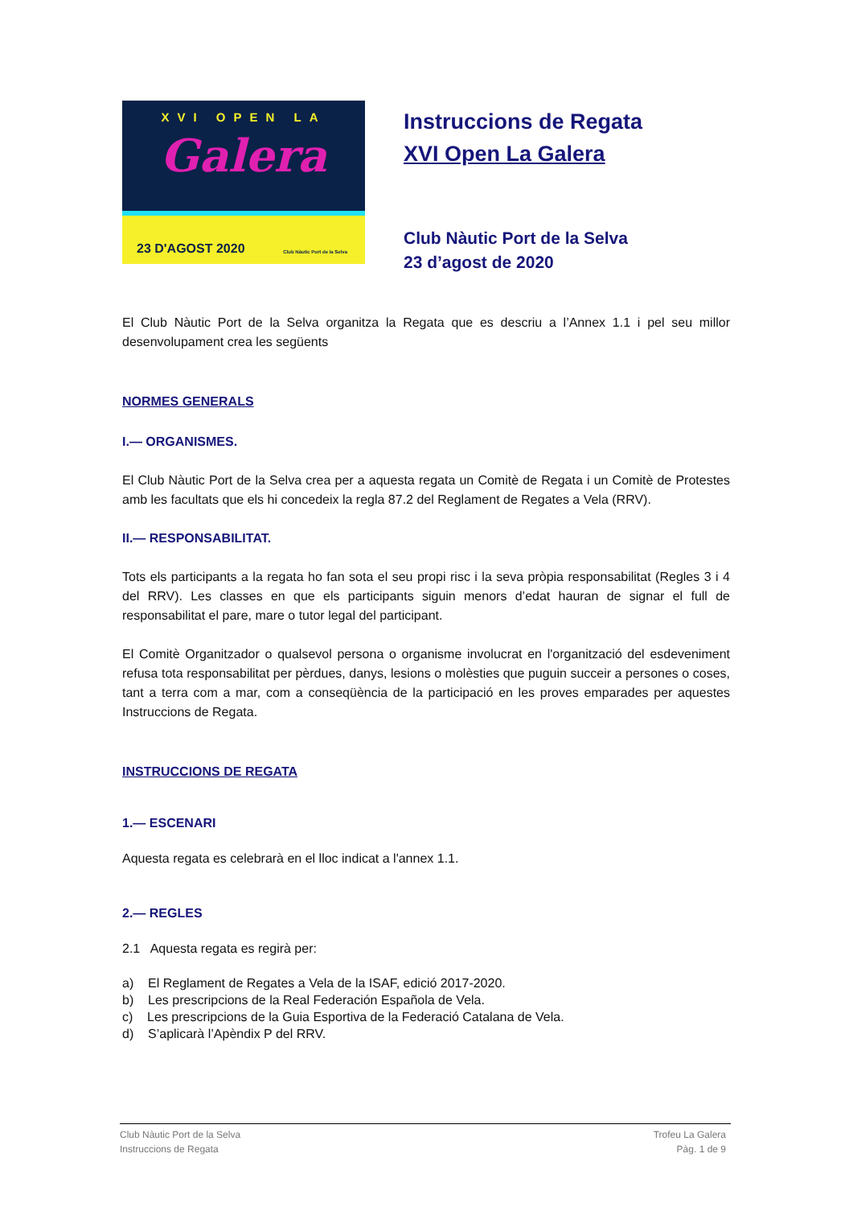XVI OPEN LA
Galera
23 D'AGOST 2020 Club Nàutic Port de la Selva
Instruccions de Regata
XVI Open La Galera
Club Nàutic Port de la Selva
23 d’agost de 2020
El Club Nàutic Port de la Selva organitza la Regata que es descriu a l’Annex 1.1 i pel seu millor desenvolupament crea les següents
NORMES GENERALS
I.— ORGANISMES.
El Club Nàutic Port de la Selva crea per a aquesta regata un Comitè de Regata i un Comitè de Protestes amb les facultats que els hi concedeix la regla 87.2 del Reglament de Regates a Vela (RRV).
II.— RESPONSABILITAT.
Tots els participants a la regata ho fan sota el seu propi risc i la seva pròpia responsabilitat (Regles 3 i 4 del RRV). Les classes en que els participants siguin menors d’edat hauran de signar el full de responsabilitat el pare, mare o tutor legal del participant.
El Comitè Organitzador o qualsevol persona o organisme involucrat en l'organització del esdeveniment refusa tota responsabilitat per pèrdues, danys, lesions o molèsties que puguin succeir a persones o coses, tant a terra com a mar, com a conseqüència de la participació en les proves emparades per aquestes Instruccions de Regata.
INSTRUCCIONS DE REGATA
1.— ESCENARI
Aquesta regata es celebrarà en el lloc indicat a l'annex 1.1.
2.— REGLES
2.1 Aquesta regata es regirà per:
a) El Reglament de Regates a Vela de la ISAF, edició 2017-2020.
b) Les prescripcions de la Real Federación Española de Vela.
c) Les prescripcions de la Guia Esportiva de la Federació Catalana de Vela.
d) S’aplicarà l’Apèndix P del RRV.
Club Nàutic Port de la Selva
Instruccions de Regata
Trofeu La Galera
Pàg. 1 de 9